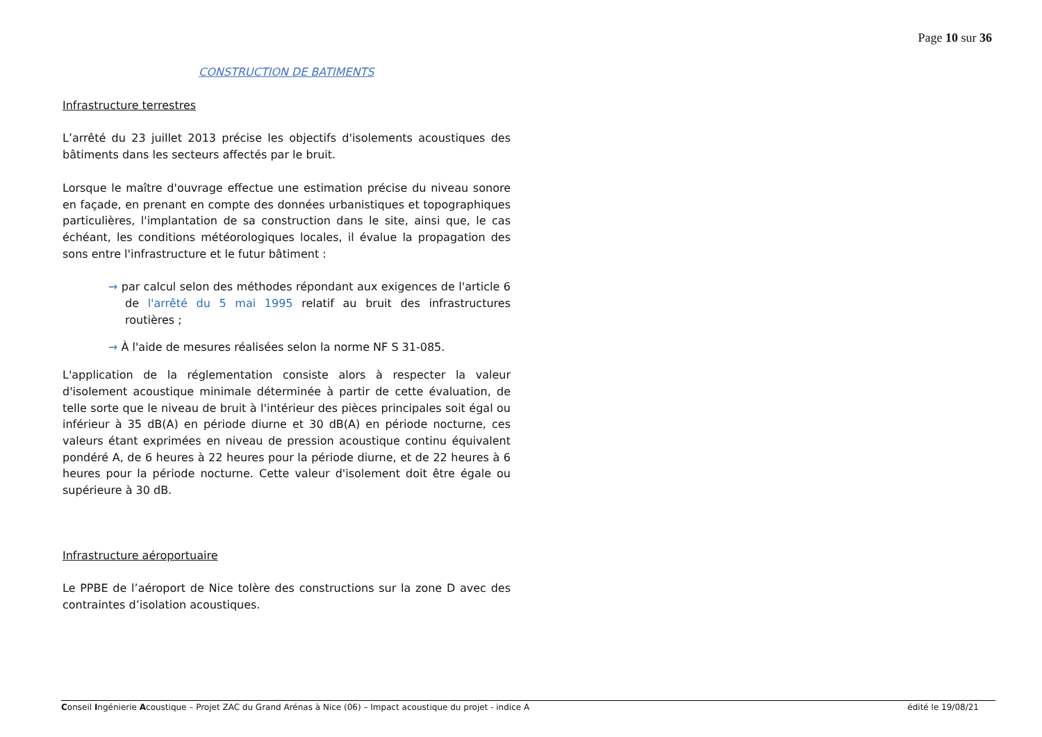Page 10 sur 36
CONSTRUCTION DE BATIMENTS
Infrastructure terrestres
L’arrêté du 23 juillet 2013 précise les objectifs d'isolements acoustiques des bâtiments dans les secteurs affectés par le bruit.
Lorsque le maître d'ouvrage effectue une estimation précise du niveau sonore en façade, en prenant en compte des données urbanistiques et topographiques particulières, l'implantation de sa construction dans le site, ainsi que, le cas échéant, les conditions météorologiques locales, il évalue la propagation des sons entre l'infrastructure et le futur bâtiment :
→ par calcul selon des méthodes répondant aux exigences de l'article 6 de l'arrêté du 5 mai 1995 relatif au bruit des infrastructures routières ;
→ À l'aide de mesures réalisées selon la norme NF S 31-085.
L'application de la réglementation consiste alors à respecter la valeur d'isolement acoustique minimale déterminée à partir de cette évaluation, de telle sorte que le niveau de bruit à l'intérieur des pièces principales soit égal ou inférieur à 35 dB(A) en période diurne et 30 dB(A) en période nocturne, ces valeurs étant exprimées en niveau de pression acoustique continu équivalent pondéré A, de 6 heures à 22 heures pour la période diurne, et de 22 heures à 6 heures pour la période nocturne. Cette valeur d'isolement doit être égale ou supérieure à 30 dB.
Infrastructure aéroportuaire
Le PPBE de l’aéroport de Nice tolère des constructions sur la zone D avec des contraintes d’isolation acoustiques.
Conseil Ingénierie Acoustique – Projet ZAC du Grand Arénas à Nice (06) – Impact acoustique du projet - indice A édité le 19/08/21